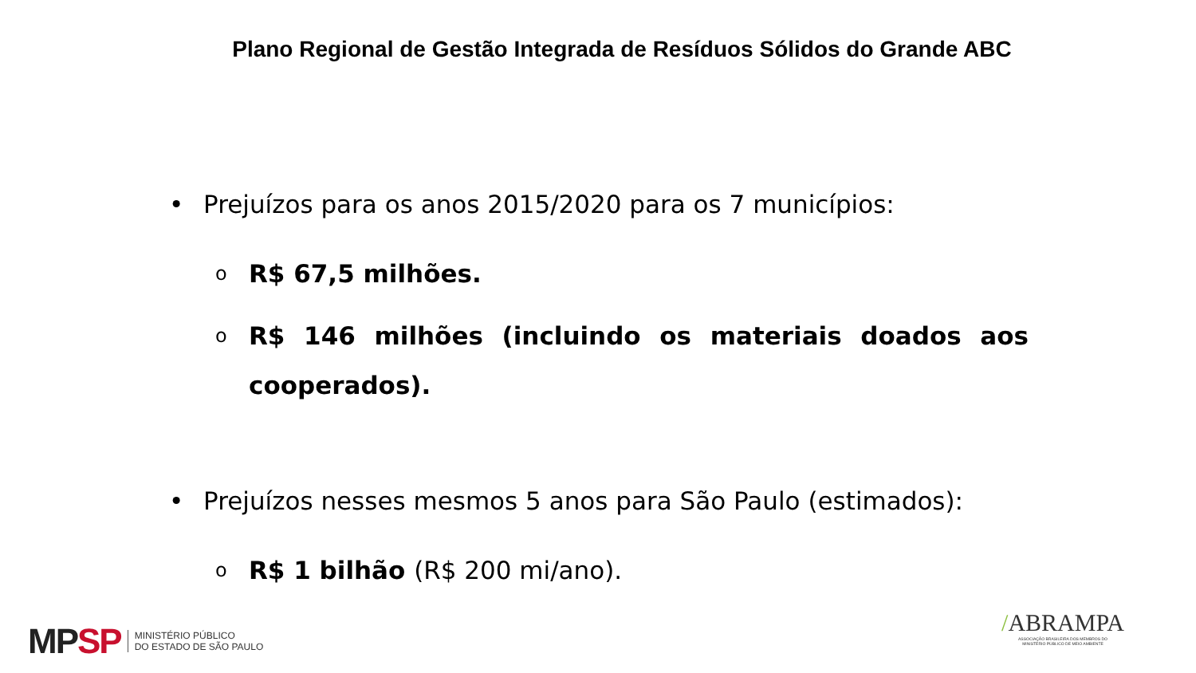Plano Regional de Gestão Integrada de Resíduos Sólidos do Grande ABC
• Prejuízos para os anos 2015/2020 para os 7 municípios:
o R$ 67,5 milhões.
o R$ 146 milhões (incluindo os materiais doados aos cooperados).
• Prejuízos nesses mesmos 5 anos para São Paulo (estimados):
o R$ 1 bilhão (R$ 200 mi/ano).
MP SP MINISTÉRIO PÚBLICO
DO ESTADO DE SÃO PAULO
/ABRAMPA
ASSOCIAÇÃO BRASILEIRA DOS MEMBROS DO
MINISTÉRIO PÚBLICO DE MEIO AMBIENTE